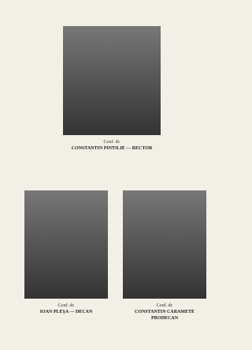Conf. dr.
CONSTANTIN PINTILIE — RECTOR
Conf. dr.
IOAN PLEŞA — DECAN
Conf. dr.
CONSTANTIN CARAMETE
PRODECAN